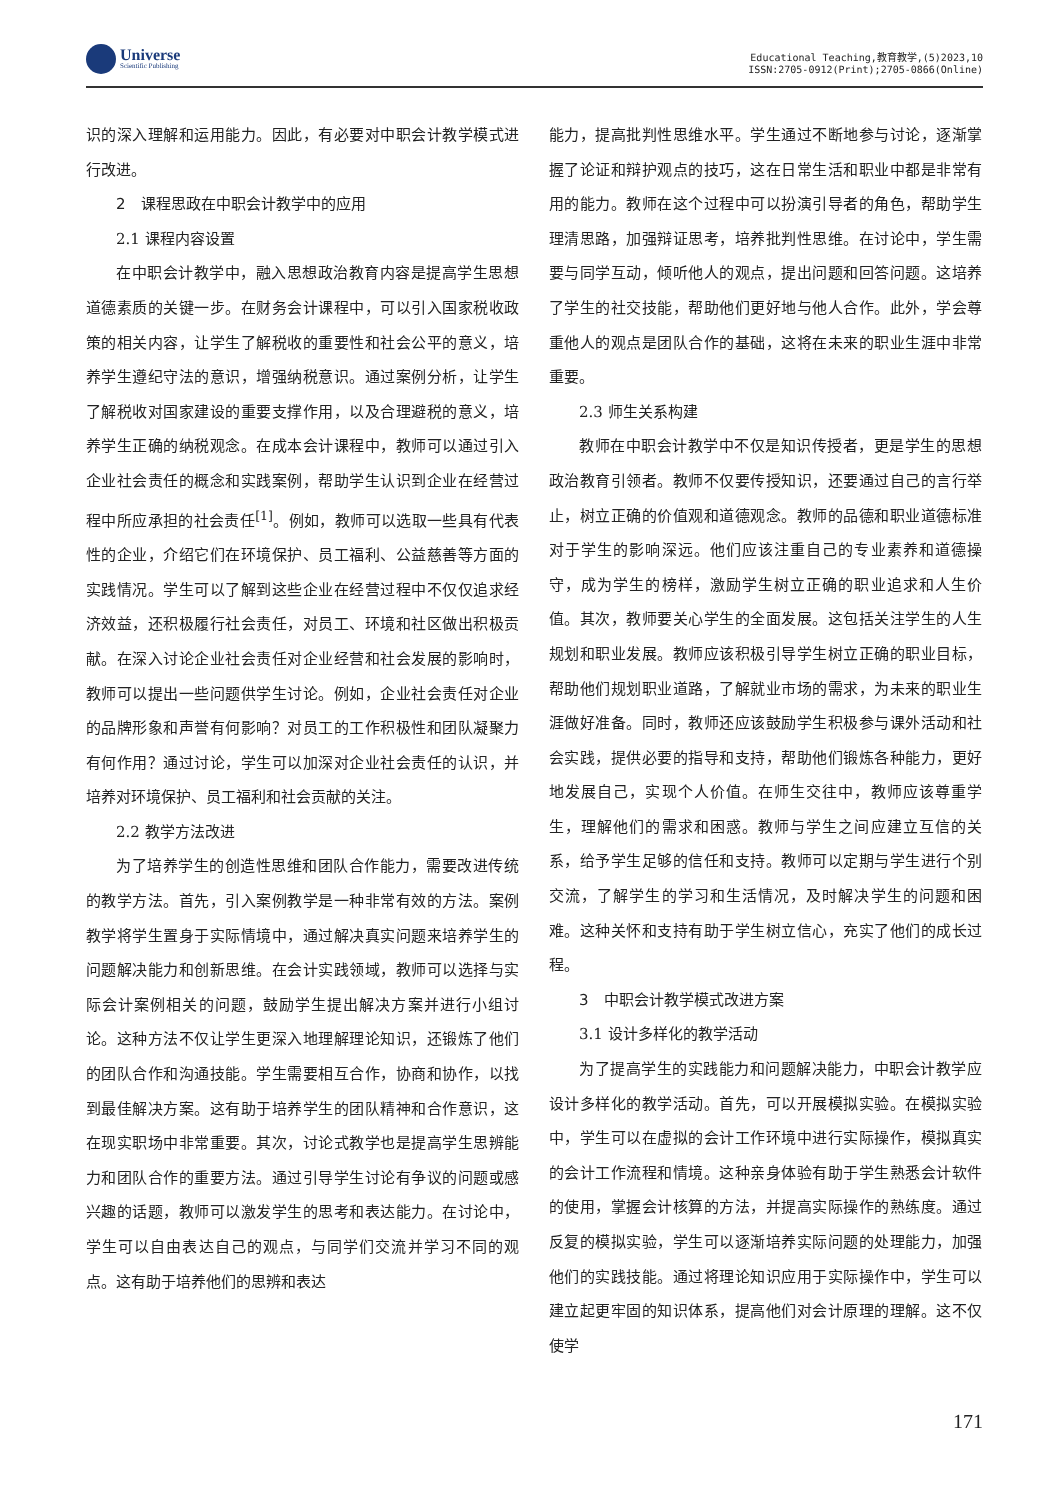Universe
Scientific Publishing
Educational Teaching,教育教学,(5)2023,10
ISSN:2705-0912(Print);2705-0866(Online)
识的深入理解和运用能力。因此，有必要对中职会计教学模式进行改进。
2　课程思政在中职会计教学中的应用
2.1 课程内容设置
在中职会计教学中，融入思想政治教育内容是提高学生思想道德素质的关键一步。在财务会计课程中，可以引入国家税收政策的相关内容，让学生了解税收的重要性和社会公平的意义，培养学生遵纪守法的意识，增强纳税意识。通过案例分析，让学生了解税收对国家建设的重要支撑作用，以及合理避税的意义，培养学生正确的纳税观念。在成本会计课程中，教师可以通过引入企业社会责任的概念和实践案例，帮助学生认识到企业在经营过程中所应承担的社会责任<sup>[1]</sup>。例如，教师可以选取一些具有代表性的企业，介绍它们在环境保护、员工福利、公益慈善等方面的实践情况。学生可以了解到这些企业在经营过程中不仅仅追求经济效益，还积极履行社会责任，对员工、环境和社区做出积极贡献。在深入讨论企业社会责任对企业经营和社会发展的影响时，教师可以提出一些问题供学生讨论。例如，企业社会责任对企业的品牌形象和声誉有何影响？对员工的工作积极性和团队凝聚力有何作用？通过讨论，学生可以加深对企业社会责任的认识，并培养对环境保护、员工福利和社会贡献的关注。
2.2 教学方法改进
为了培养学生的创造性思维和团队合作能力，需要改进传统的教学方法。首先，引入案例教学是一种非常有效的方法。案例教学将学生置身于实际情境中，通过解决真实问题来培养学生的问题解决能力和创新思维。在会计实践领域，教师可以选择与实际会计案例相关的问题，鼓励学生提出解决方案并进行小组讨论。这种方法不仅让学生更深入地理解理论知识，还锻炼了他们的团队合作和沟通技能。学生需要相互合作，协商和协作，以找到最佳解决方案。这有助于培养学生的团队精神和合作意识，这在现实职场中非常重要。其次，讨论式教学也是提高学生思辨能力和团队合作的重要方法。通过引导学生讨论有争议的问题或感兴趣的话题，教师可以激发学生的思考和表达能力。在讨论中，学生可以自由表达自己的观点，与同学们交流并学习不同的观点。这有助于培养他们的思辨和表达
能力，提高批判性思维水平。学生通过不断地参与讨论，逐渐掌握了论证和辩护观点的技巧，这在日常生活和职业中都是非常有用的能力。教师在这个过程中可以扮演引导者的角色，帮助学生理清思路，加强辩证思考，培养批判性思维。在讨论中，学生需要与同学互动，倾听他人的观点，提出问题和回答问题。这培养了学生的社交技能，帮助他们更好地与他人合作。此外，学会尊重他人的观点是团队合作的基础，这将在未来的职业生涯中非常重要。
2.3 师生关系构建
教师在中职会计教学中不仅是知识传授者，更是学生的思想政治教育引领者。教师不仅要传授知识，还要通过自己的言行举止，树立正确的价值观和道德观念。教师的品德和职业道德标准对于学生的影响深远。他们应该注重自己的专业素养和道德操守，成为学生的榜样，激励学生树立正确的职业追求和人生价值。其次，教师要关心学生的全面发展。这包括关注学生的人生规划和职业发展。教师应该积极引导学生树立正确的职业目标，帮助他们规划职业道路，了解就业市场的需求，为未来的职业生涯做好准备。同时，教师还应该鼓励学生积极参与课外活动和社会实践，提供必要的指导和支持，帮助他们锻炼各种能力，更好地发展自己，实现个人价值。在师生交往中，教师应该尊重学生，理解他们的需求和困惑。教师与学生之间应建立互信的关系，给予学生足够的信任和支持。教师可以定期与学生进行个别交流，了解学生的学习和生活情况，及时解决学生的问题和困难。这种关怀和支持有助于学生树立信心，充实了他们的成长过程。
3　中职会计教学模式改进方案
3.1 设计多样化的教学活动
为了提高学生的实践能力和问题解决能力，中职会计教学应设计多样化的教学活动。首先，可以开展模拟实验。在模拟实验中，学生可以在虚拟的会计工作环境中进行实际操作，模拟真实的会计工作流程和情境。这种亲身体验有助于学生熟悉会计软件的使用，掌握会计核算的方法，并提高实际操作的熟练度。通过反复的模拟实验，学生可以逐渐培养实际问题的处理能力，加强他们的实践技能。通过将理论知识应用于实际操作中，学生可以建立起更牢固的知识体系，提高他们对会计原理的理解。这不仅使学
171